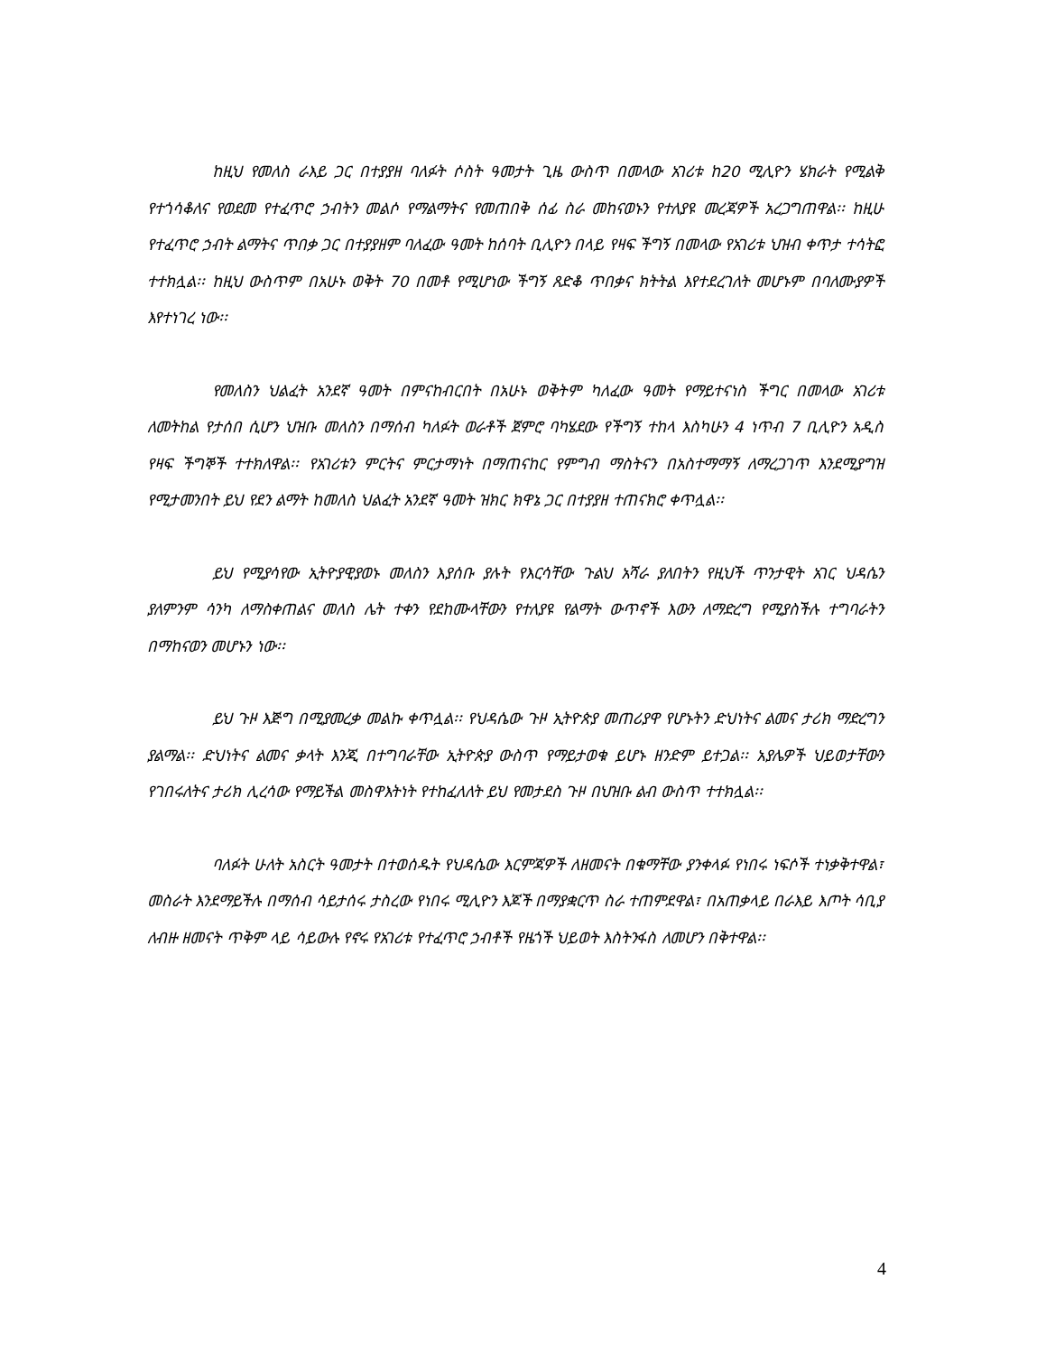ከዚህ የመለስ ራእይ ጋር በተያያዘ ባለፉት ሶስት ዓመታት ጊዜ ውስጥ በመላው አገሪቱ ከ20 ሚሊዮን ሄክራት የሚልቅ የተጎሳቆለና የወደመ የተፈጥሮ ኃብትን መልሶ የማልማትና የመጠበቅ ሰፊ ስራ መከናወኑን የተለያዩ መረጃዎች አረጋግጠዋል፡፡ ከዚሁ የተፈጥሮ ኃብት ልማትና ጥበቃ ጋር በተያያዘም ባለፈው ዓመት ከሰባት ቢሊዮን በላይ የዛፍ ችግኝ በመላው የአገሪቱ ህዝብ ቀጥታ ተሳትፎ ተተክሏል፡፡ ከዚህ ውስጥም በአሁኑ ወቅት 70 በመቶ የሚሆነው ችግኝ ጸድቆ ጥበቃና ክትትል እየተደረገለት መሆኑም በባለሙያዎች እየተነገረ ነው፡፡
የመለስን ህልፈት አንደኛ ዓመት በምናከብርበት በአሁኑ ወቅትም ካለፈው ዓመት የማይተናነስ ችግር በመላው አገሪቱ ለመትከል የታሰበ ሲሆን ህዝቡ መለስን በማሰብ ካለፉት ወራቶች ጀምሮ ባካሄደው የችግኝ ተከላ እስካሁን 4 ነጥብ 7 ቢሊዮን አዲስ የዛፍ ችግኞች ተተክለዋል፡፡ የአገሪቱን ምርትና ምርታማነት በማጠናከር የምግብ ማስትናን በአስተማማኝ ለማረጋገጥ እንደሚያግዝ የሚታመንበት ይህ የደን ልማት ከመለስ ህልፈት አንደኛ ዓመት ዝክር ክዋኔ ጋር በተያያዘ ተጠናክሮ ቀጥሏል፡፡
ይህ የሚያሳየው ኢትዮያዊያወኑ መለስን እያሰቡ ያሉት የእርሳቸው ጉልህ አሻራ ያለበትን የዚህች ጥንታዊት አገር ህዳሴን ያለምንም ሳንካ ለማስቀጠልና መለስ ሌት ተቀን የደከሙላቸውን የተለያዩ የልማት ውጥኖች እውን ለማድረግ የሚያስችሉ ተግባራትን በማከናወን መሆኑን ነው፡፡
ይህ ጉዞ እጅግ በሚያመረቃ መልኩ ቀጥሏል፡፡ የህዳሴው ጉዞ ኢትዮጵያ መጠሪያዋ የሆኑትን ድህነትና ልመና ታሪክ ማድረግን ያልማል፡፡ ድህነትና ልመና ቃላት እንጂ በተግባራቸው ኢትዮጵያ ውስጥ የማይታወቁ ይሆኑ ዘንድም ይተጋል፡፡ አያሌዎች ህይወታቸውን የገበሩለትና ታሪክ ሊረሳው የማይችል መስዋእትነት የተከፈለለት ይህ የመታደስ ጉዞ በህዝቡ ልብ ውስጥ ተተክሏል፡፡
ባለፉት ሁለት አስርት ዓመታት በተወሰዱት የህዳሴው እርምጃዎች ለዘመናት በቁማቸው ያንቀላፉ የነበሩ ነፍሶች ተነቃቅተዋል፣ መስራት እንደማይችሉ በማሰብ ሳይታሰሩ ታስረው የነበሩ ሚሊዮን እጆች በማያቋርጥ ስራ ተጠምደዋል፣ በአጠቃላይ በራእይ እጦት ሳቢያ ለብዙ ዘመናት ጥቅም ላይ ሳይውሉ የኖሩ የአገሪቱ የተፈጥሮ ኃብቶች የዜጎች ህይወት እስትንፋስ ለመሆን በቅተዋል፡፡
4